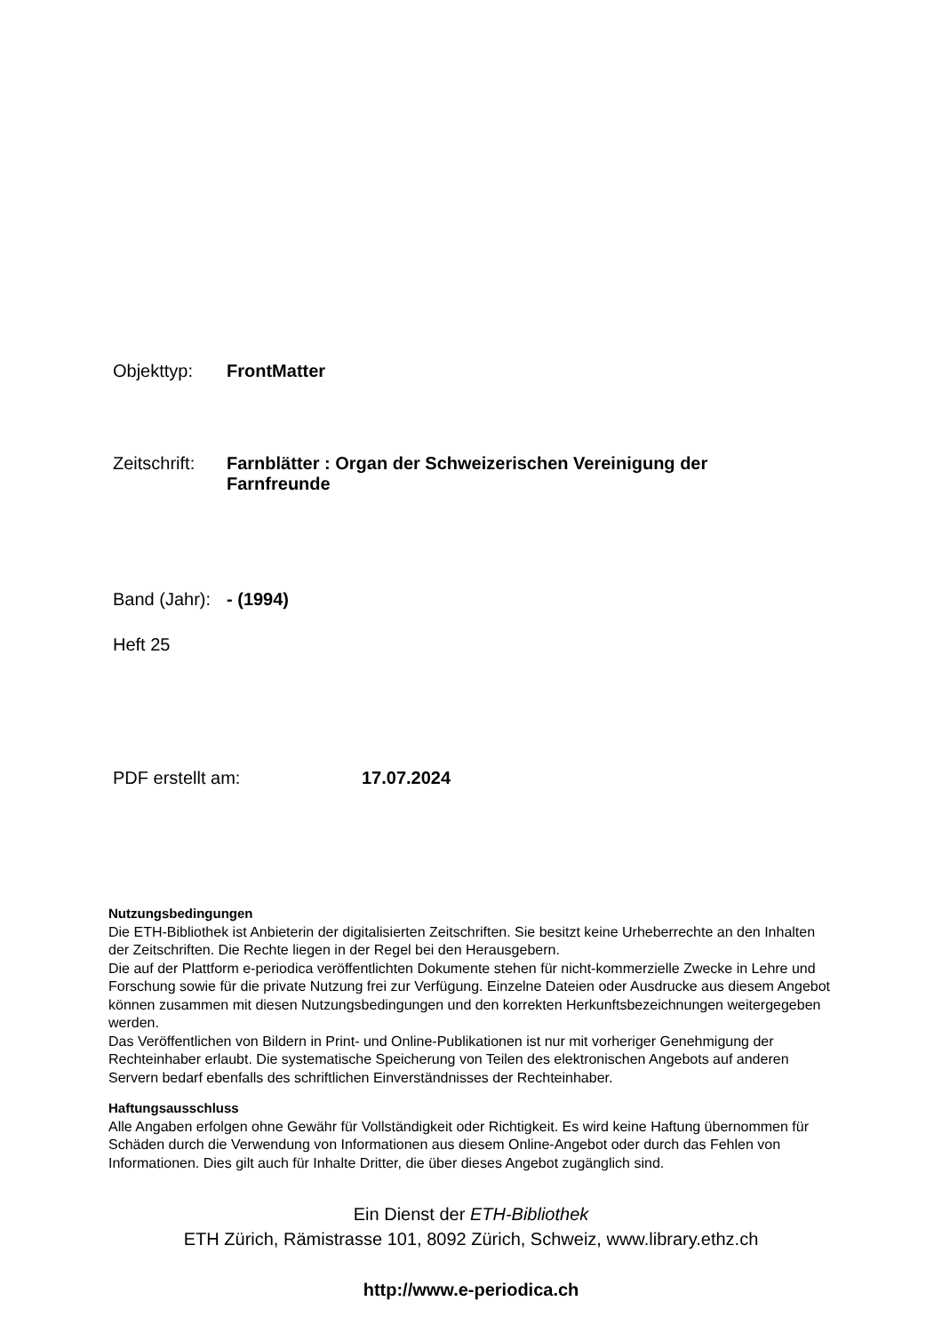Objekttyp: FrontMatter
Zeitschrift:
Farnblätter : Organ der Schweizerischen Vereinigung der
Farnfreunde
Band (Jahr):
- (1994)
Heft 25
PDF erstellt am: 17.07.2024
Nutzungsbedingungen
Die ETH-Bibliothek ist Anbieterin der digitalisierten Zeitschriften. Sie besitzt keine Urheberrechte an den Inhalten der Zeitschriften. Die Rechte liegen in der Regel bei den Herausgebern.
Die auf der Plattform e-periodica veröffentlichten Dokumente stehen für nicht-kommerzielle Zwecke in Lehre und Forschung sowie für die private Nutzung frei zur Verfügung. Einzelne Dateien oder Ausdrucke aus diesem Angebot können zusammen mit diesen Nutzungsbedingungen und den korrekten Herkunftsbezeichnungen weitergegeben werden.
Das Veröffentlichen von Bildern in Print- und Online-Publikationen ist nur mit vorheriger Genehmigung der Rechteinhaber erlaubt. Die systematische Speicherung von Teilen des elektronischen Angebots auf anderen Servern bedarf ebenfalls des schriftlichen Einverständnisses der Rechteinhaber.
Haftungsausschluss
Alle Angaben erfolgen ohne Gewähr für Vollständigkeit oder Richtigkeit. Es wird keine Haftung übernommen für Schäden durch die Verwendung von Informationen aus diesem Online-Angebot oder durch das Fehlen von Informationen. Dies gilt auch für Inhalte Dritter, die über dieses Angebot zugänglich sind.
Ein Dienst der ETH-Bibliothek
ETH Zürich, Rämistrasse 101, 8092 Zürich, Schweiz, www.library.ethz.ch
http://www.e-periodica.ch